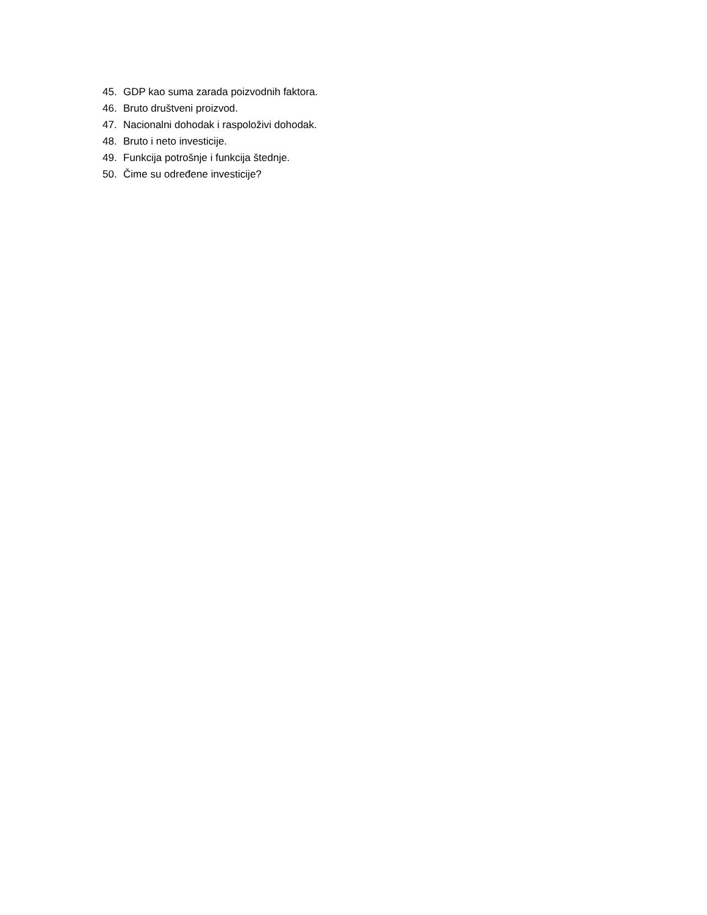45. GDP kao suma zarada poizvodnih faktora.
46. Bruto društveni proizvod.
47. Nacionalni dohodak i raspoloživi dohodak.
48. Bruto i neto investicije.
49. Funkcija potrošnje i funkcija štednje.
50. Čime su određene investicije?